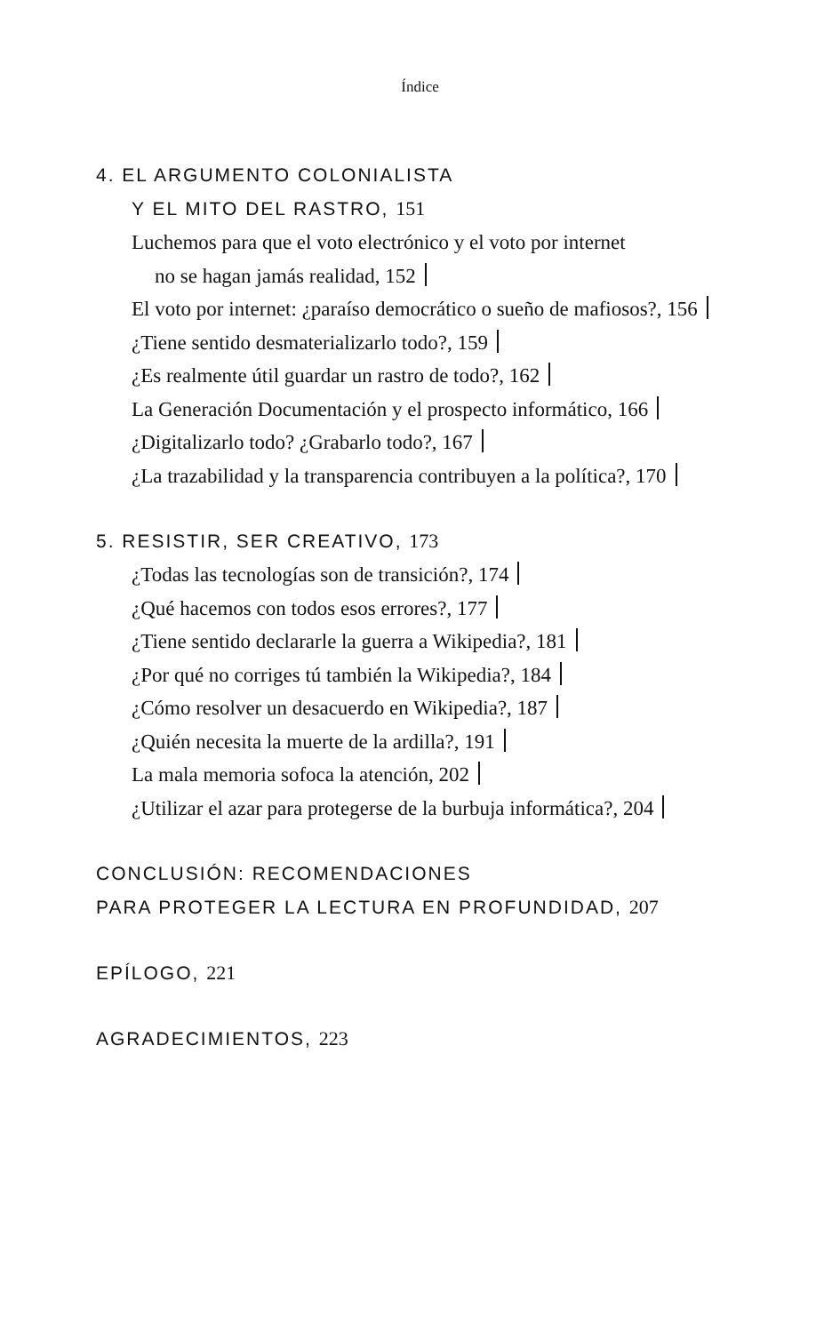Índice
4. EL ARGUMENTO COLONIALISTA
Y EL MITO DEL RASTRO, 151
Luchemos para que el voto electrónico y el voto por internet
no se hagan jamás realidad, 152
El voto por internet: ¿paraíso democrático o sueño de mafiosos?, 156
¿Tiene sentido desmaterializarlo todo?, 159
¿Es realmente útil guardar un rastro de todo?, 162
La Generación Documentación y el prospecto informático, 166
¿Digitalizarlo todo? ¿Grabarlo todo?, 167
¿La trazabilidad y la transparencia contribuyen a la política?, 170
5. RESISTIR, SER CREATIVO, 173
¿Todas las tecnologías son de transición?, 174
¿Qué hacemos con todos esos errores?, 177
¿Tiene sentido declararle la guerra a Wikipedia?, 181
¿Por qué no corriges tú también la Wikipedia?, 184
¿Cómo resolver un desacuerdo en Wikipedia?, 187
¿Quién necesita la muerte de la ardilla?, 191
La mala memoria sofoca la atención, 202
¿Utilizar el azar para protegerse de la burbuja informática?, 204
CONCLUSIÓN: RECOMENDACIONES
PARA PROTEGER LA LECTURA EN PROFUNDIDAD, 207
EPÍLOGO, 221
AGRADECIMIENTOS, 223